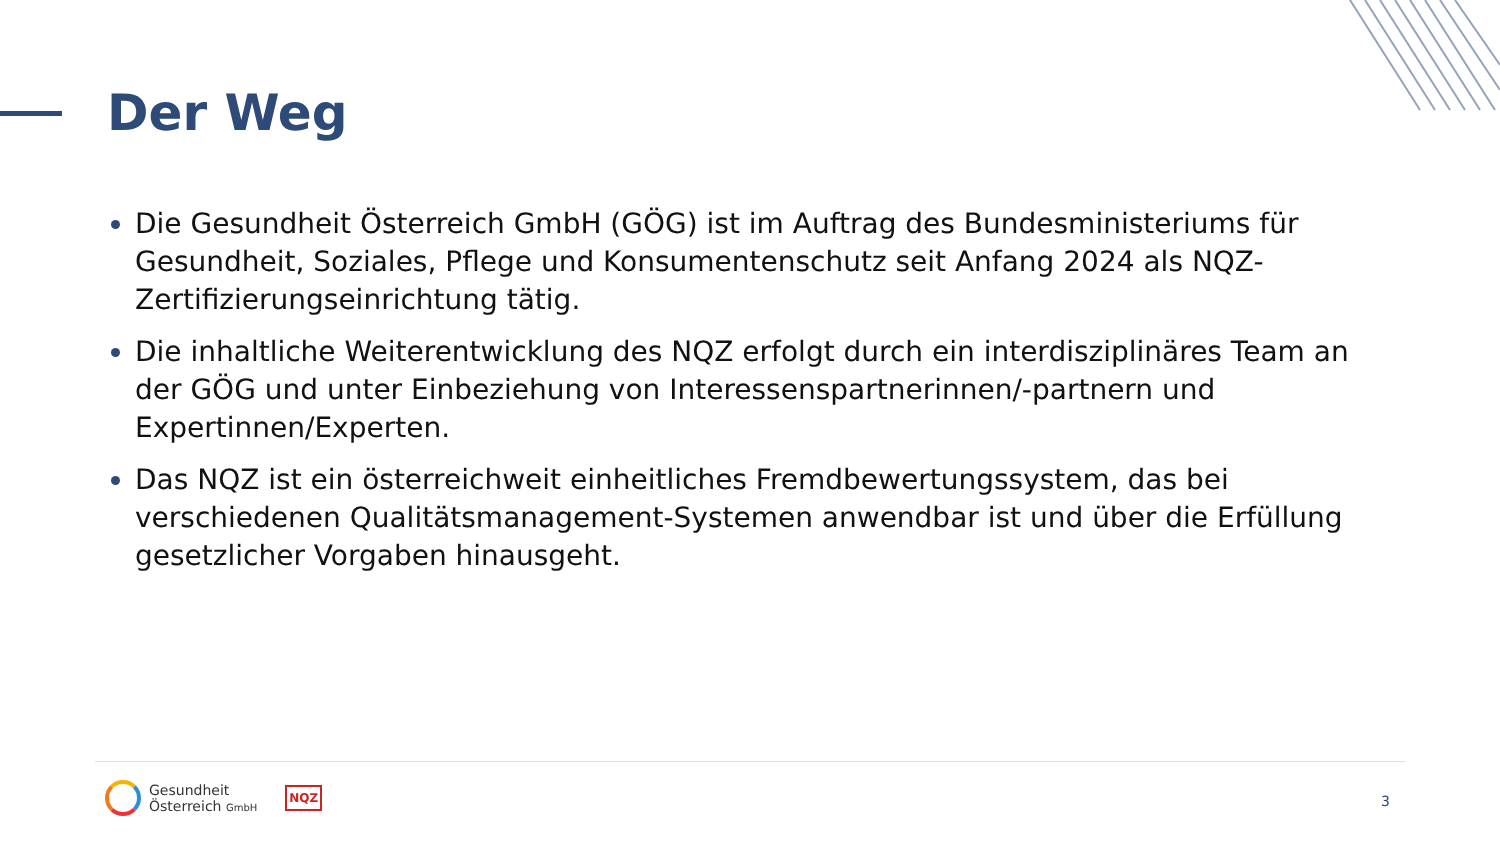Der Weg
Die Gesundheit Österreich GmbH (GÖG) ist im Auftrag des Bundesministeriums für Gesundheit, Soziales, Pflege und Konsumentenschutz seit Anfang 2024 als NQZ-Zertifizierungseinrichtung tätig.
Die inhaltliche Weiterentwicklung des NQZ erfolgt durch ein interdisziplinäres Team an der GÖG und unter Einbeziehung von Interessenspartnerinnen/-partnern und Expertinnen/Experten.
Das NQZ ist ein österreichweit einheitliches Fremdbewertungssystem, das bei verschiedenen Qualitätsmanagement-Systemen anwendbar ist und über die Erfüllung gesetzlicher Vorgaben hinausgeht.
Gesundheit
Österreich GmbH
NQZ
3